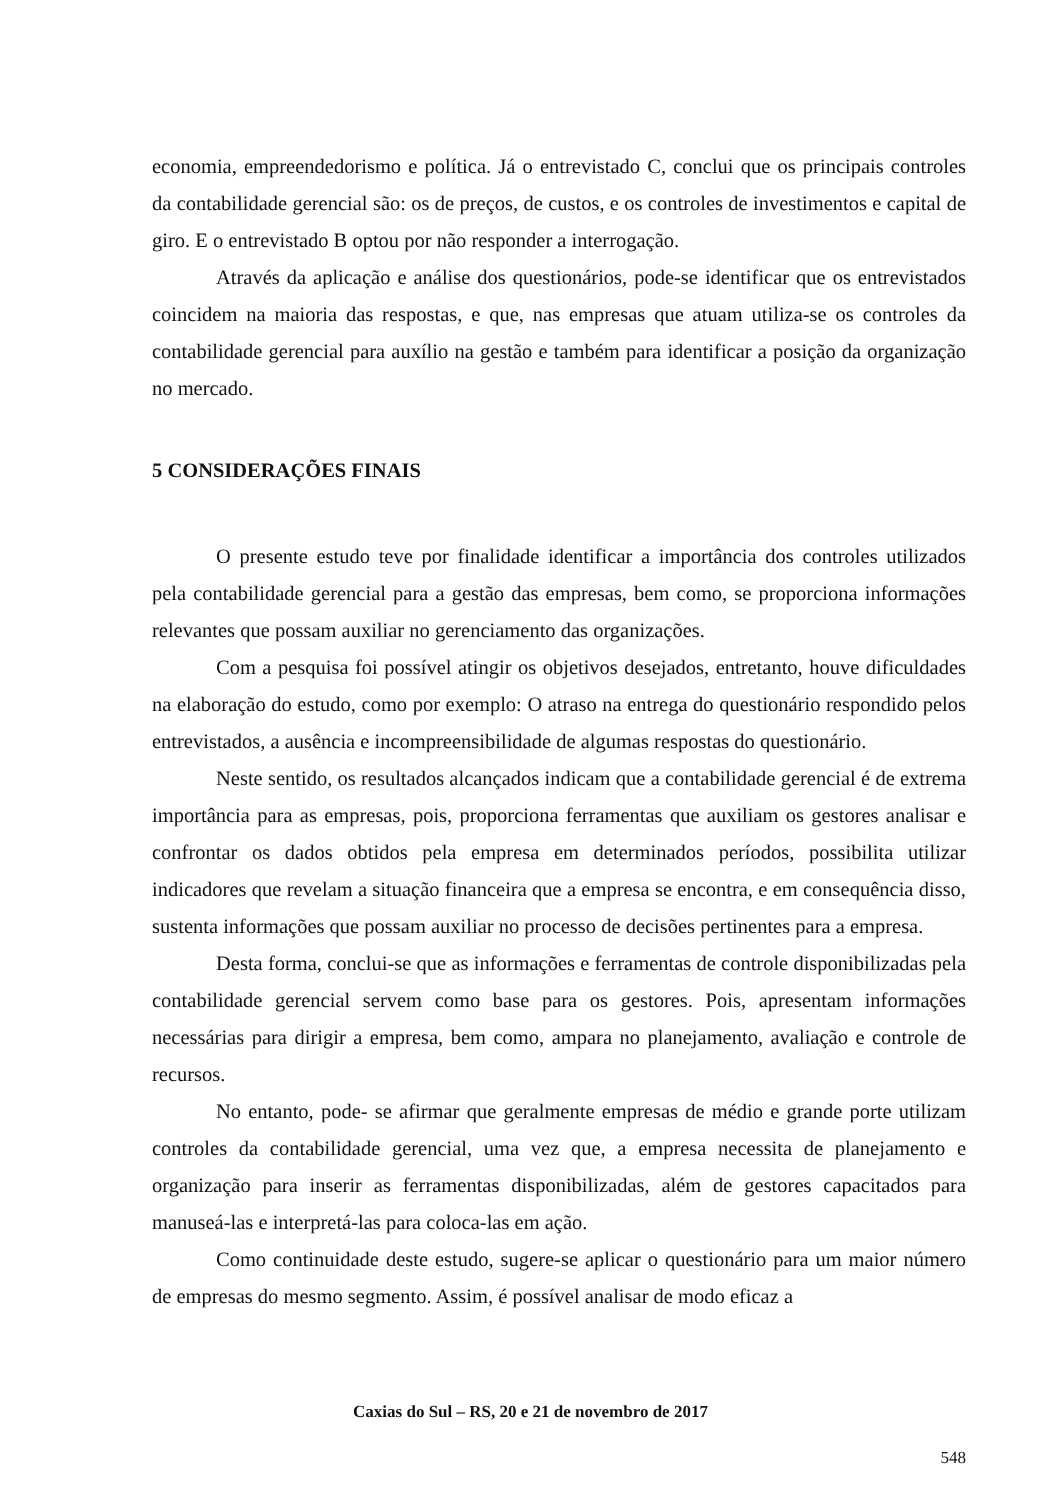economia, empreendedorismo e política. Já o entrevistado C, conclui que os principais controles da contabilidade gerencial são: os de preços, de custos, e os controles de investimentos e capital de giro. E o entrevistado B optou por não responder a interrogação.
Através da aplicação e análise dos questionários, pode-se identificar que os entrevistados coincidem na maioria das respostas, e que, nas empresas que atuam utiliza-se os controles da contabilidade gerencial para auxílio na gestão e também para identificar a posição da organização no mercado.
5 CONSIDERAÇÕES FINAIS
O presente estudo teve por finalidade identificar a importância dos controles utilizados pela contabilidade gerencial para a gestão das empresas, bem como, se proporciona informações relevantes que possam auxiliar no gerenciamento das organizações.
Com a pesquisa foi possível atingir os objetivos desejados, entretanto, houve dificuldades na elaboração do estudo, como por exemplo: O atraso na entrega do questionário respondido pelos entrevistados, a ausência e incompreensibilidade de algumas respostas do questionário.
Neste sentido, os resultados alcançados indicam que a contabilidade gerencial é de extrema importância para as empresas, pois, proporciona ferramentas que auxiliam os gestores analisar e confrontar os dados obtidos pela empresa em determinados períodos, possibilita utilizar indicadores que revelam a situação financeira que a empresa se encontra, e em consequência disso, sustenta informações que possam auxiliar no processo de decisões pertinentes para a empresa.
Desta forma, conclui-se que as informações e ferramentas de controle disponibilizadas pela contabilidade gerencial servem como base para os gestores. Pois, apresentam informações necessárias para dirigir a empresa, bem como, ampara no planejamento, avaliação e controle de recursos.
No entanto, pode- se afirmar que geralmente empresas de médio e grande porte utilizam controles da contabilidade gerencial, uma vez que, a empresa necessita de planejamento e organização para inserir as ferramentas disponibilizadas, além de gestores capacitados para manuseá-las e interpretá-las para coloca-las em ação.
Como continuidade deste estudo, sugere-se aplicar o questionário para um maior número de empresas do mesmo segmento. Assim, é possível analisar de modo eficaz a
Caxias do Sul – RS, 20 e 21 de novembro de 2017
548